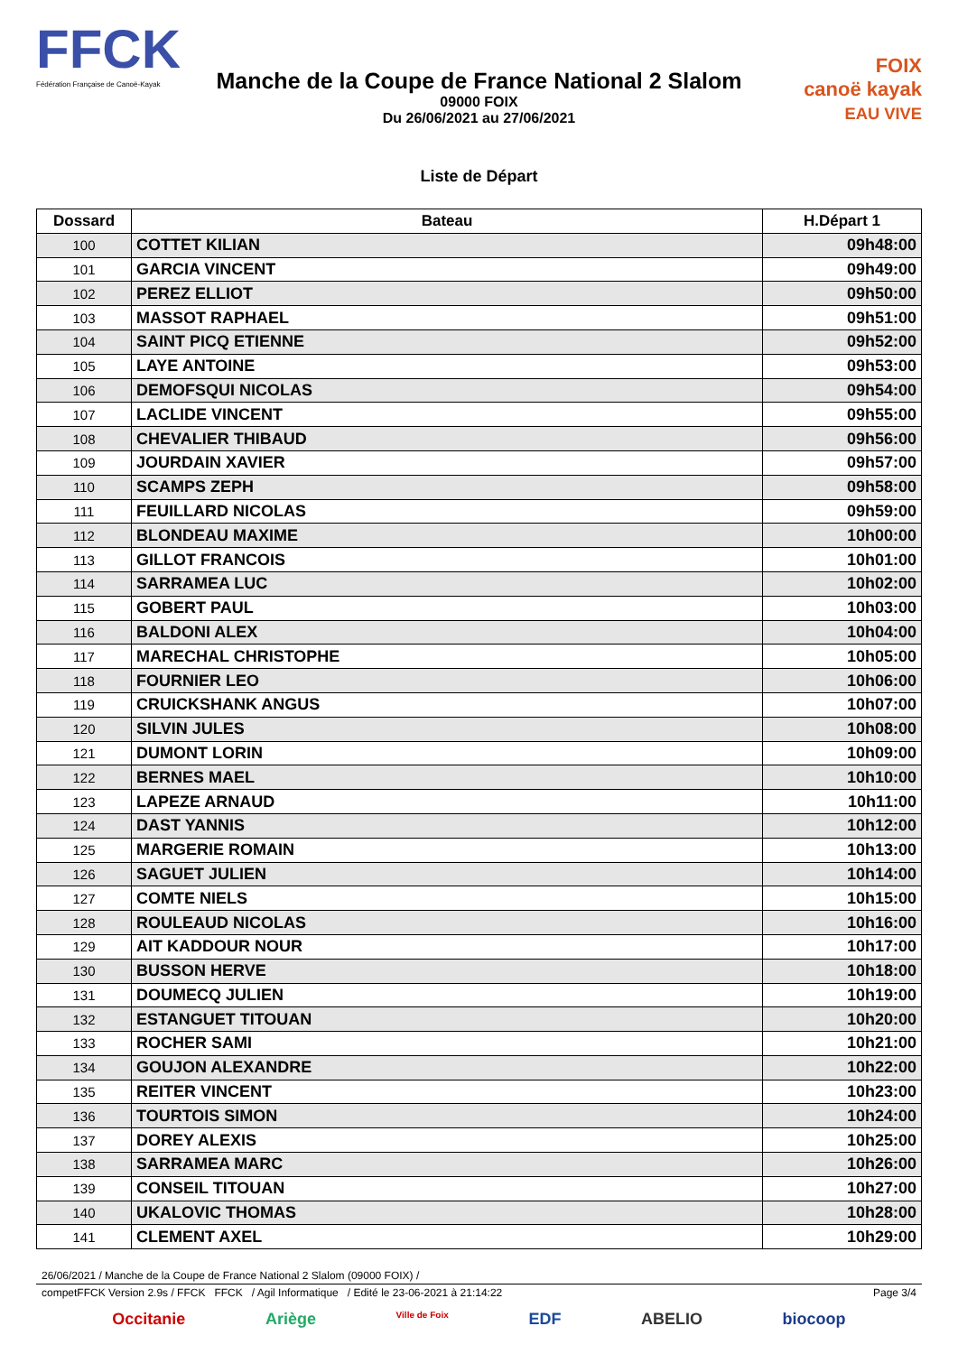FFCK
Fédération Française de Canoë-Kayak
Manche de la Coupe de France National 2 Slalom
09000 FOIX
Du 26/06/2021 au 27/06/2021
FOIX
canoë kayak
EAU VIVE
Liste de Départ
| Dossard | Bateau | H.Départ 1 |
| --- | --- | --- |
| 100 | COTTET KILIAN | 09h48:00 |
| 101 | GARCIA VINCENT | 09h49:00 |
| 102 | PEREZ ELLIOT | 09h50:00 |
| 103 | MASSOT RAPHAEL | 09h51:00 |
| 104 | SAINT PICQ ETIENNE | 09h52:00 |
| 105 | LAYE ANTOINE | 09h53:00 |
| 106 | DEMOFSQUI NICOLAS | 09h54:00 |
| 107 | LACLIDE VINCENT | 09h55:00 |
| 108 | CHEVALIER THIBAUD | 09h56:00 |
| 109 | JOURDAIN XAVIER | 09h57:00 |
| 110 | SCAMPS ZEPH | 09h58:00 |
| 111 | FEUILLARD NICOLAS | 09h59:00 |
| 112 | BLONDEAU MAXIME | 10h00:00 |
| 113 | GILLOT FRANCOIS | 10h01:00 |
| 114 | SARRAMEA LUC | 10h02:00 |
| 115 | GOBERT PAUL | 10h03:00 |
| 116 | BALDONI ALEX | 10h04:00 |
| 117 | MARECHAL CHRISTOPHE | 10h05:00 |
| 118 | FOURNIER LEO | 10h06:00 |
| 119 | CRUICKSHANK ANGUS | 10h07:00 |
| 120 | SILVIN JULES | 10h08:00 |
| 121 | DUMONT LORIN | 10h09:00 |
| 122 | BERNES MAEL | 10h10:00 |
| 123 | LAPEZE ARNAUD | 10h11:00 |
| 124 | DAST YANNIS | 10h12:00 |
| 125 | MARGERIE ROMAIN | 10h13:00 |
| 126 | SAGUET JULIEN | 10h14:00 |
| 127 | COMTE NIELS | 10h15:00 |
| 128 | ROULEAUD NICOLAS | 10h16:00 |
| 129 | AIT KADDOUR NOUR | 10h17:00 |
| 130 | BUSSON HERVE | 10h18:00 |
| 131 | DOUMECQ JULIEN | 10h19:00 |
| 132 | ESTANGUET TITOUAN | 10h20:00 |
| 133 | ROCHER SAMI | 10h21:00 |
| 134 | GOUJON ALEXANDRE | 10h22:00 |
| 135 | REITER VINCENT | 10h23:00 |
| 136 | TOURTOIS SIMON | 10h24:00 |
| 137 | DOREY ALEXIS | 10h25:00 |
| 138 | SARRAMEA MARC | 10h26:00 |
| 139 | CONSEIL TITOUAN | 10h27:00 |
| 140 | UKALOVIC THOMAS | 10h28:00 |
| 141 | CLEMENT AXEL | 10h29:00 |
26/06/2021 / Manche de la Coupe de France National 2 Slalom (09000 FOIX) /
competFFCK Version 2.9s / FFCK FFCK / Agil Informatique / Edité le 23-06-2021 à 21:14:22 Page 3/4
Occitanie Ariège Ville de Foix EDF ABELIO biocoop